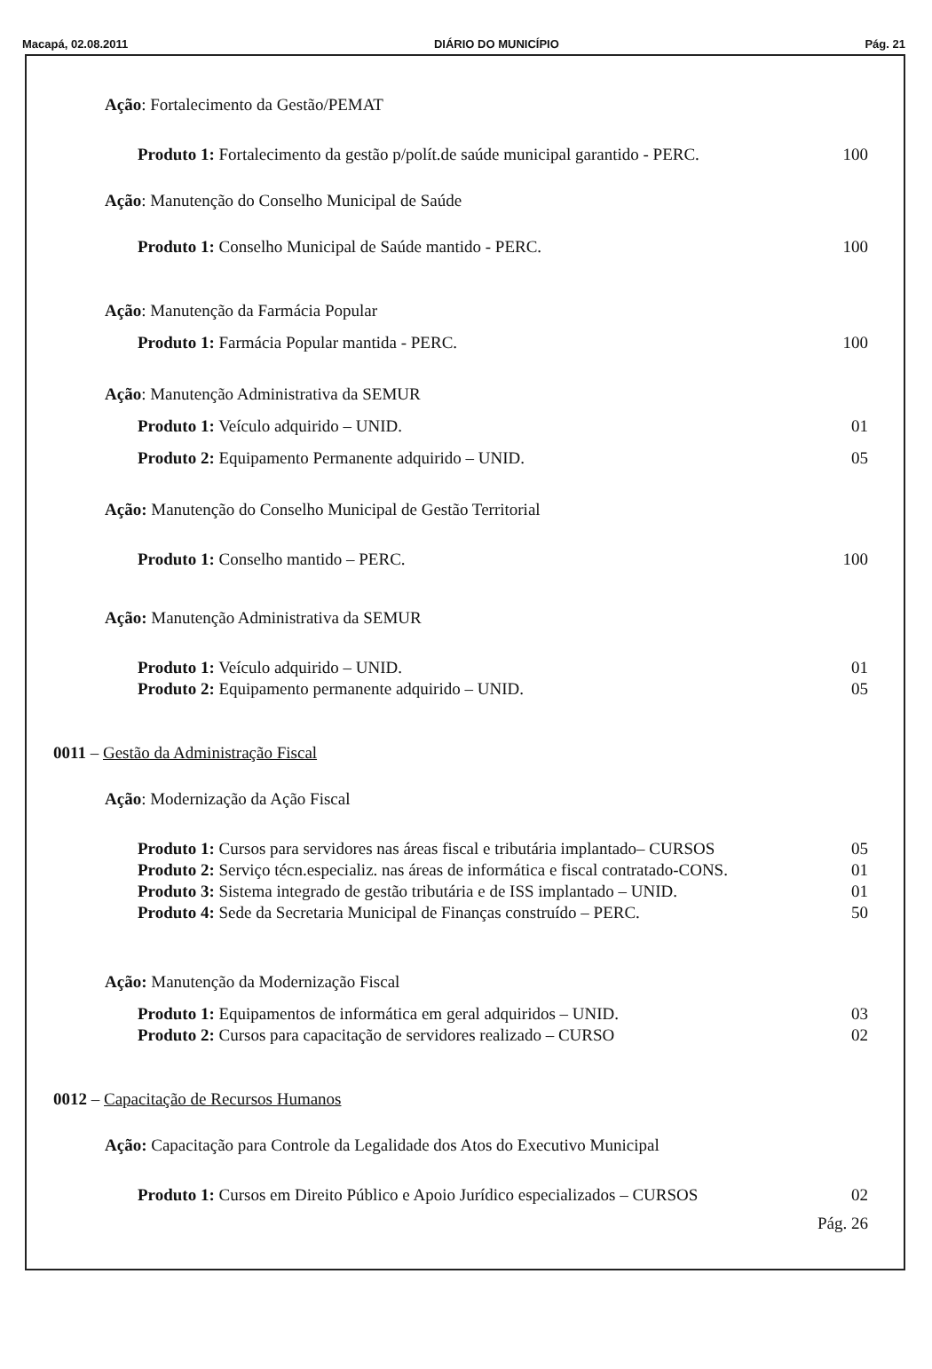Macapá, 02.08.2011 DIÁRIO DO MUNICÍPIO Pág. 21
Ação: Fortalecimento da Gestão/PEMAT
Produto 1: Fortalecimento da gestão p/polít.de saúde municipal garantido - PERC. 100
Ação: Manutenção do Conselho Municipal de Saúde
Produto 1: Conselho Municipal de Saúde mantido - PERC. 100
Ação: Manutenção da Farmácia Popular
Produto 1: Farmácia Popular mantida - PERC. 100
Ação: Manutenção Administrativa da SEMUR
Produto 1: Veículo adquirido – UNID. 01
Produto 2: Equipamento Permanente adquirido – UNID. 05
Ação: Manutenção do Conselho Municipal de Gestão Territorial
Produto 1: Conselho mantido – PERC. 100
Ação: Manutenção Administrativa da SEMUR
Produto 1: Veículo adquirido – UNID. 01
Produto 2: Equipamento permanente adquirido – UNID. 05
0011 – Gestão da Administração Fiscal
Ação: Modernização da Ação Fiscal
Produto 1: Cursos para servidores nas áreas fiscal e tributária implantado– CURSOS 05
Produto 2: Serviço técn.especializ. nas áreas de informática e fiscal contratado-CONS. 01
Produto 3: Sistema integrado de gestão tributária e de ISS implantado – UNID. 01
Produto 4: Sede da Secretaria Municipal de Finanças construído – PERC. 50
Ação: Manutenção da Modernização Fiscal
Produto 1: Equipamentos de informática em geral adquiridos – UNID. 03
Produto 2: Cursos para capacitação de servidores realizado – CURSO 02
0012 – Capacitação de Recursos Humanos
Ação: Capacitação para Controle da Legalidade dos Atos do Executivo Municipal
Produto 1: Cursos em Direito Público e Apoio Jurídico especializados – CURSOS 02
Pág. 26